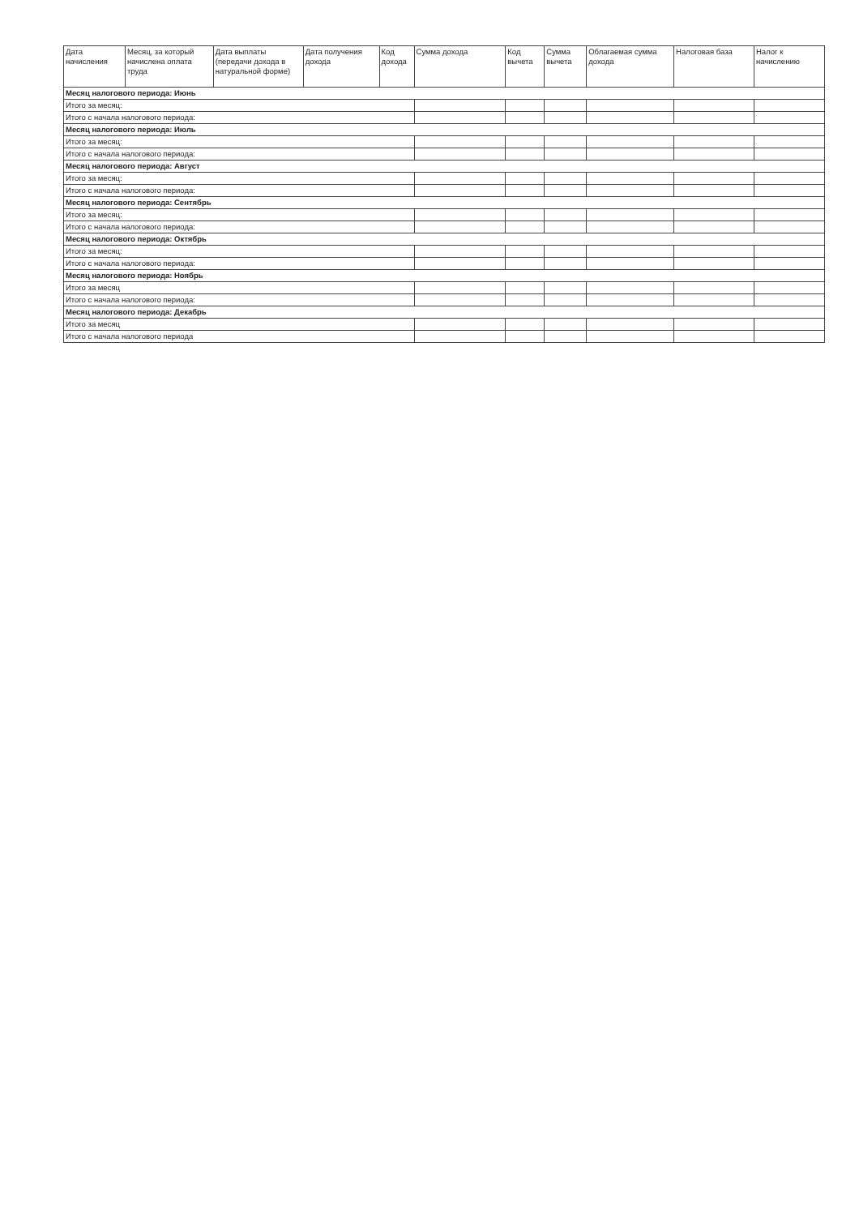| Дата начисления | Месяц, за который начислена оплата труда | Дата выплаты (передачи дохода в натуральной форме) | Дата получения дохода | Код дохода | Сумма дохода | Код вычета | Сумма вычета | Облагаемая сумма дохода | Налоговая база | Налог к начислению |
| --- | --- | --- | --- | --- | --- | --- | --- | --- | --- | --- |
| Месяц налогового периода: Июнь | | | | | | | | | | |
| Итого за месяц: | | | | | | | | | | |
| Итого с начала налогового периода: | | | | | | | | | | |
| Месяц налогового периода: Июль | | | | | | | | | | |
| Итого за месяц: | | | | | | | | | | |
| Итого с начала налогового периода: | | | | | | | | | | |
| Месяц налогового периода: Август | | | | | | | | | | |
| Итого за месяц: | | | | | | | | | | |
| Итого с начала налогового периода: | | | | | | | | | | |
| Месяц налогового периода: Сентябрь | | | | | | | | | | |
| Итого за месяц: | | | | | | | | | | |
| Итого с начала налогового периода: | | | | | | | | | | |
| Месяц налогового периода: Октябрь | | | | | | | | | | |
| Итого за месяц: | | | | | | | | | | |
| Итого с начала налогового периода: | | | | | | | | | | |
| Месяц налогового периода: Ноябрь | | | | | | | | | | |
| Итого за месяц | | | | | | | | | | |
| Итого с начала налогового периода: | | | | | | | | | | |
| Месяц налогового периода: Декабрь | | | | | | | | | | |
| Итого за месяц | | | | | | | | | | |
| Итого с начала налогового периода | | | | | | | | | | |